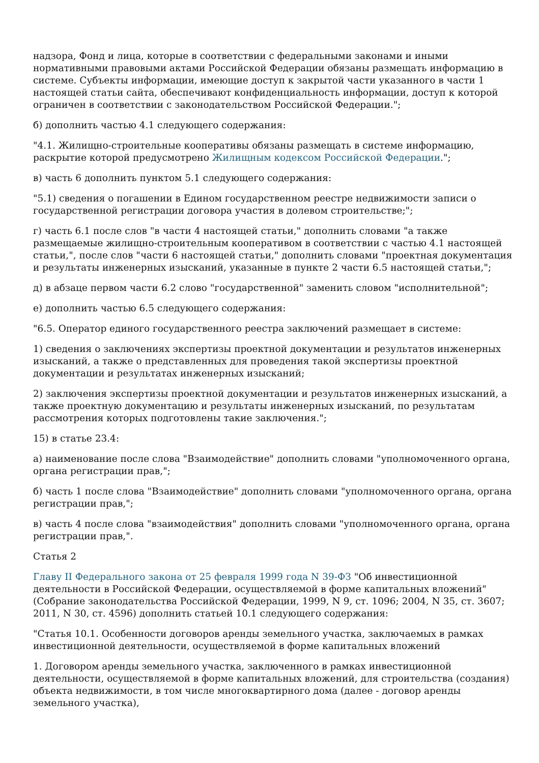надзора, Фонд и лица, которые в соответствии с федеральными законами и иными нормативными правовыми актами Российской Федерации обязаны размещать информацию в системе. Субъекты информации, имеющие доступ к закрытой части указанного в части 1 настоящей статьи сайта, обеспечивают конфиденциальность информации, доступ к которой ограничен в соответствии с законодательством Российской Федерации.";
б) дополнить частью 4.1 следующего содержания:
"4.1. Жилищно-строительные кооперативы обязаны размещать в системе информацию, раскрытие которой предусмотрено Жилищным кодексом Российской Федерации.";
в) часть 6 дополнить пунктом 5.1 следующего содержания:
"5.1) сведения о погашении в Едином государственном реестре недвижимости записи о государственной регистрации договора участия в долевом строительстве;";
г) часть 6.1 после слов "в части 4 настоящей статьи," дополнить словами "а также размещаемые жилищно-строительным кооперативом в соответствии с частью 4.1 настоящей статьи,", после слов "части 6 настоящей статьи," дополнить словами "проектная документация и результаты инженерных изысканий, указанные в пункте 2 части 6.5 настоящей статьи,";
д) в абзаце первом части 6.2 слово "государственной" заменить словом "исполнительной";
е) дополнить частью 6.5 следующего содержания:
"6.5. Оператор единого государственного реестра заключений размещает в системе:
1) сведения о заключениях экспертизы проектной документации и результатов инженерных изысканий, а также о представленных для проведения такой экспертизы проектной документации и результатах инженерных изысканий;
2) заключения экспертизы проектной документации и результатов инженерных изысканий, а также проектную документацию и результаты инженерных изысканий, по результатам рассмотрения которых подготовлены такие заключения.";
15) в статье 23.4:
а) наименование после слова "Взаимодействие" дополнить словами "уполномоченного органа, органа регистрации прав,";
б) часть 1 после слова "Взаимодействие" дополнить словами "уполномоченного органа, органа регистрации прав,";
в) часть 4 после слова "взаимодействия" дополнить словами "уполномоченного органа, органа регистрации прав,".
Статья 2
Главу II Федерального закона от 25 февраля 1999 года N 39-ФЗ "Об инвестиционной деятельности в Российской Федерации, осуществляемой в форме капитальных вложений" (Собрание законодательства Российской Федерации, 1999, N 9, ст. 1096; 2004, N 35, ст. 3607; 2011, N 30, ст. 4596) дополнить статьей 10.1 следующего содержания:
"Статья 10.1. Особенности договоров аренды земельного участка, заключаемых в рамках инвестиционной деятельности, осуществляемой в форме капитальных вложений
1. Договором аренды земельного участка, заключенного в рамках инвестиционной деятельности, осуществляемой в форме капитальных вложений, для строительства (создания) объекта недвижимости, в том числе многоквартирного дома (далее - договор аренды земельного участка),